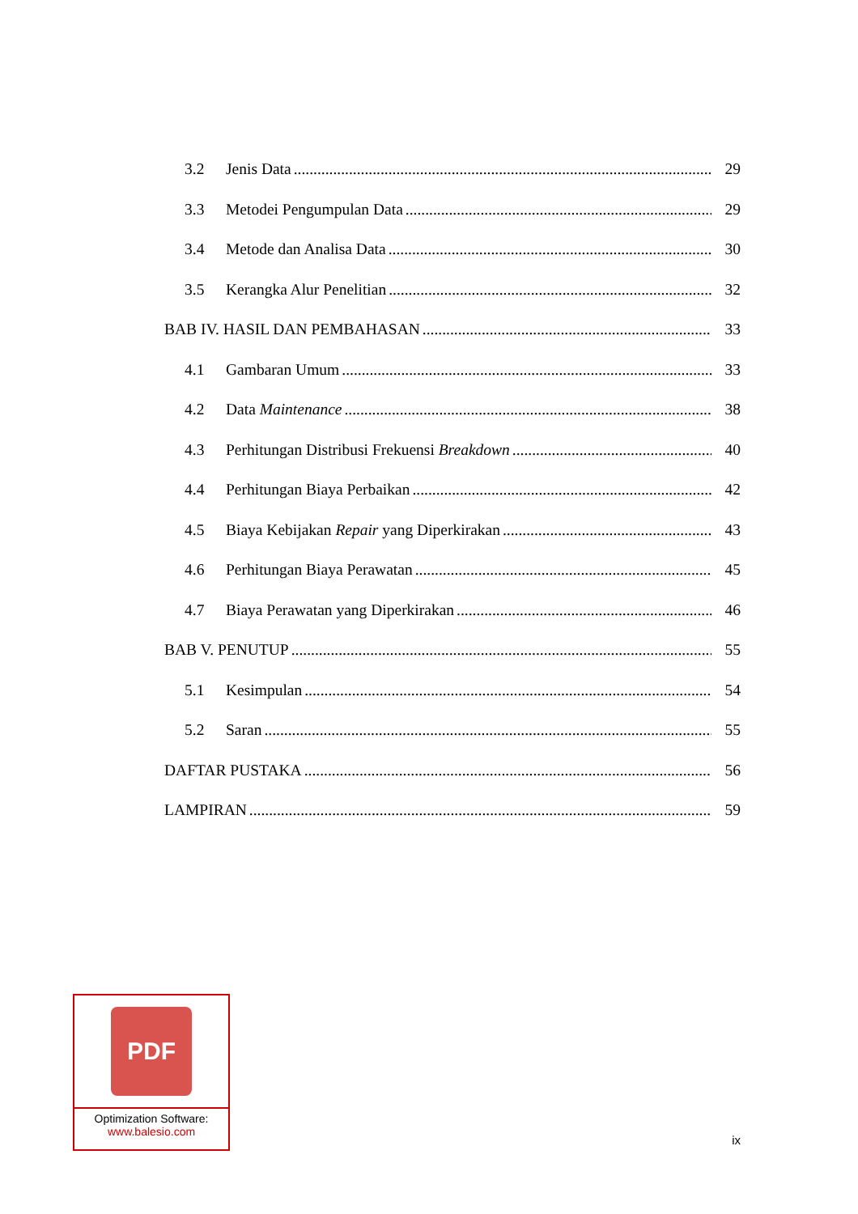3.2 Jenis Data 29
3.3 Metodei Pengumpulan Data 29
3.4 Metode dan Analisa Data 30
3.5 Kerangka Alur Penelitian 32
BAB IV. HASIL DAN PEMBAHASAN 33
4.1 Gambaran Umum 33
4.2 Data Maintenance 38
4.3 Perhitungan Distribusi Frekuensi Breakdown 40
4.4 Perhitungan Biaya Perbaikan 42
4.5 Biaya Kebijakan Repair yang Diperkirakan 43
4.6 Perhitungan Biaya Perawatan 45
4.7 Biaya Perawatan yang Diperkirakan 46
BAB V. PENUTUP 55
5.1 Kesimpulan 54
5.2 Saran 55
DAFTAR PUSTAKA 56
LAMPIRAN 59
PDF
Optimization Software:
www.balesio.com
ix